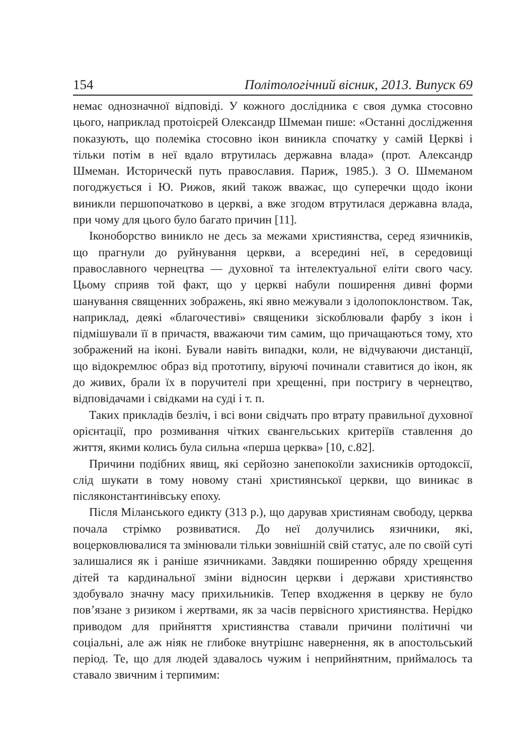154 Політологічний вісник, 2013. Випуск 69
немає однозначної відповіді. У кожного дослідника є своя думка стосовно цього, наприклад протоієрей Олександр Шмеман пише: «Останні дослідження показують, що полеміка стосовно ікон виникла спочатку у самій Церкві і тільки потім в неї вдало втрутилась державна влада» (прот. Александр Шмеман. Историческй путь православия. Париж, 1985.). З О. Шмеманом погоджується і Ю. Рижов, який також вважає, що суперечки щодо ікони виникли першопочатково в церкві, а вже згодом втрутилася державна влада, при чому для цього було багато причин [11].
Іконоборство виникло не десь за межами християнства, серед язичників, що прагнули до руйнування церкви, а всередині неї, в середовищі православного чернецтва — духовної та інтелектуальної еліти свого часу. Цьому сприяв той факт, що у церкві набули поширення дивні форми шанування священних зображень, які явно межували з ідолопоклонством. Так, наприклад, деякі «благочестиві» священики зіскоблювали фарбу з ікон і підмішували її в причастя, вважаючи тим самим, що причащаються тому, хто зображений на іконі. Бували навіть випадки, коли, не відчуваючи дистанції, що відокремлює образ від прототипу, віруючі починали ставитися до ікон, як до живих, брали їх в поручителі при хрещенні, при постригу в чернецтво, відповідачами і свідками на суді і т. п.
Таких прикладів безліч, і всі вони свідчать про втрату правильної духовної орієнтації, про розмивання чітких євангельських критеріїв ставлення до життя, якими колись була сильна «перша церква» [10, с.82].
Причини подібних явищ, які серйозно занепокоїли захисників ортодоксії, слід шукати в тому новому стані християнської церкви, що виникає в післяконстантинівську епоху.
Після Міланського едикту (313 р.), що дарував християнам свободу, церква почала стрімко розвиватися. До неї долучились язичники, які, воцерковлювалися та змінювали тільки зовнішній свій статус, але по своїй суті залишалися як і раніше язичниками. Завдяки поширенню обряду хрещення дітей та кардинальної зміни відносин церкви і держави християнство здобувало значну масу прихильників. Тепер входження в церкву не було пов’язане з ризиком і жертвами, як за часів первісного християнства. Нерідко приводом для прийняття християнства ставали причини політичні чи соціальні, але аж ніяк не глибоке внутрішнє навернення, як в апостольський період. Те, що для людей здавалось чужим і неприйнятним, приймалось та ставало звичним і терпимим: